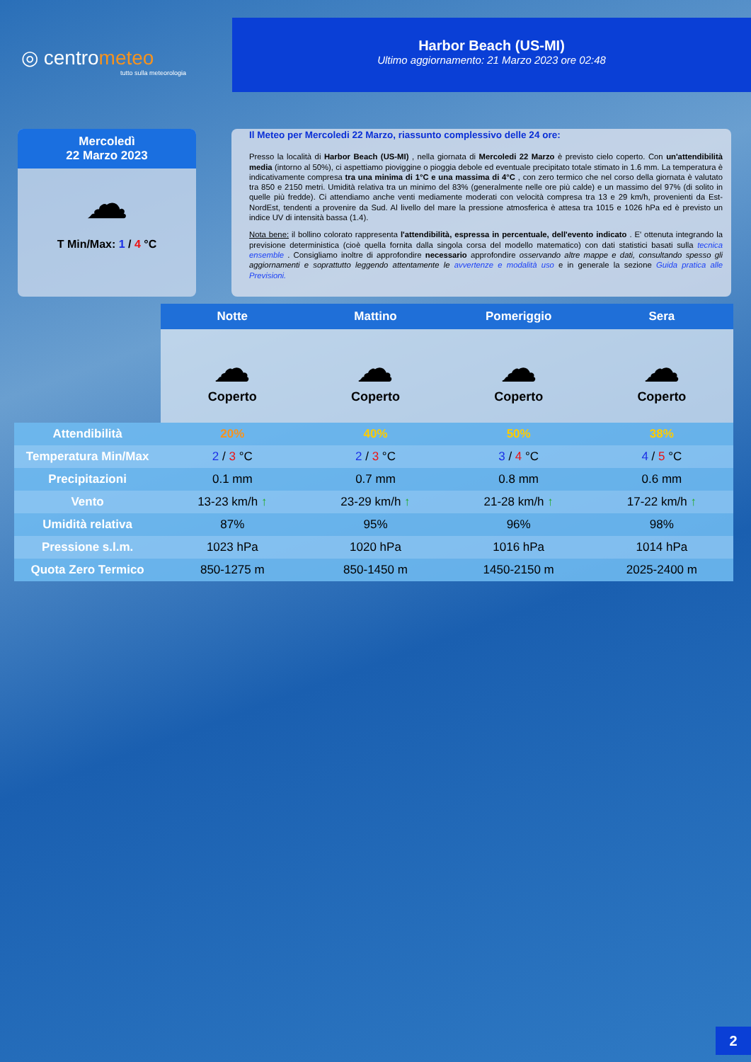◎ centrometeo
tutto sulla meteorologia
Harbor Beach (US-MI)
Ultimo aggiornamento: 21 Marzo 2023 ore 02:48
Mercoledì
22 Marzo 2023
☁
T Min/Max: 1 / 4 °C
Il Meteo per Mercoledi 22 Marzo, riassunto complessivo delle 24 ore:
Presso la località di Harbor Beach (US-MI) , nella giornata di Mercoledi 22 Marzo è previsto cielo coperto. Con un'attendibilità media (intorno al 50%), ci aspettiamo pioviggine o pioggia debole ed eventuale precipitato totale stimato in 1.6 mm. La temperatura è indicativamente compresa tra una minima di 1°C e una massima di 4°C , con zero termico che nel corso della giornata è valutato tra 850 e 2150 metri. Umidità relativa tra un minimo del 83% (generalmente nelle ore più calde) e un massimo del 97% (di solito in quelle più fredde). Ci attendiamo anche venti mediamente moderati con velocità compresa tra 13 e 29 km/h, provenienti da Est-NordEst, tendenti a provenire da Sud. Al livello del mare la pressione atmosferica è attesa tra 1015 e 1026 hPa ed è previsto un indice UV di intensità bassa (1.4).
Nota bene: il bollino colorato rappresenta l'attendibilità, espressa in percentuale, dell'evento indicato . E' ottenuta integrando la previsione deterministica (cioè quella fornita dalla singola corsa del modello matematico) con dati statistici basati sulla tecnica ensemble . Consigliamo inoltre di approfondire necessario approfondire osservando altre mappe e dati, consultando spesso gli aggiornamenti e soprattutto leggendo attentamente le avvertenze e modalità uso e in generale la sezione Guida pratica alle Previsioni.
| | Notte | Mattino | Pomeriggio | Sera |
| | ☁ Coperto | ☁ Coperto | ☁ Coperto | ☁ Coperto |
| Attendibilità | 20% | 40% | 50% | 38% |
| Temperatura Min/Max | 2 / 3 °C | 2 / 3 °C | 3 / 4 °C | 4 / 5 °C |
| Precipitazioni | 0.1 mm | 0.7 mm | 0.8 mm | 0.6 mm |
| Vento | 13-23 km/h ↑ | 23-29 km/h ↑ | 21-28 km/h ↑ | 17-22 km/h ↑ |
| Umidità relativa | 87% | 95% | 96% | 98% |
| Pressione s.l.m. | 1023 hPa | 1020 hPa | 1016 hPa | 1014 hPa |
| Quota Zero Termico | 850-1275 m | 850-1450 m | 1450-2150 m | 2025-2400 m |
2